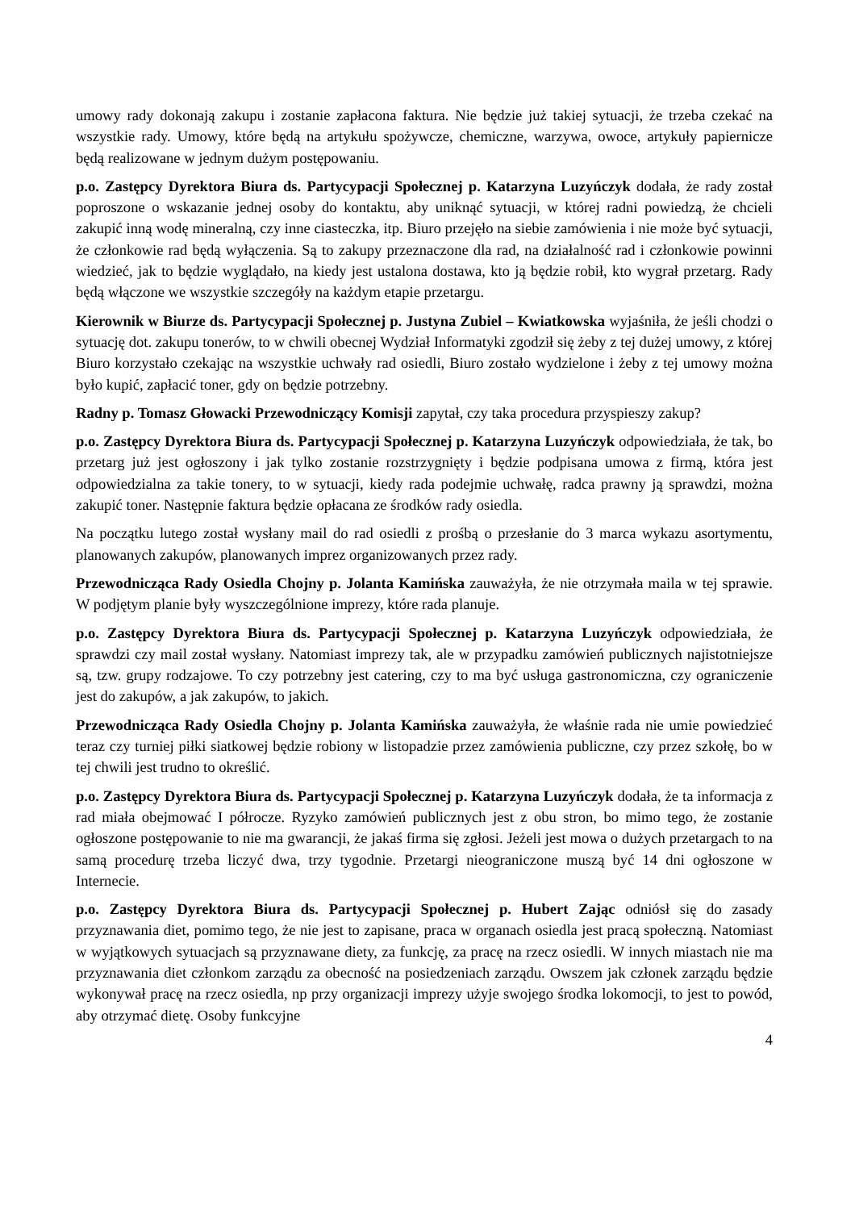umowy rady dokonają zakupu i zostanie zapłacona faktura. Nie będzie już takiej sytuacji, że trzeba czekać na wszystkie rady. Umowy, które będą na artykułu spożywcze, chemiczne, warzywa, owoce, artykuły papiernicze będą realizowane w jednym dużym postępowaniu.
p.o. Zastępcy Dyrektora Biura ds. Partycypacji Społecznej p. Katarzyna Luzyńczyk dodała, że rady został poproszone o wskazanie jednej osoby do kontaktu, aby uniknąć sytuacji, w której radni powiedzą, że chcieli zakupić inną wodę mineralną, czy inne ciasteczka, itp. Biuro przejęło na siebie zamówienia i nie może być sytuacji, że członkowie rad będą wyłączenia. Są to zakupy przeznaczone dla rad, na działalność rad i członkowie powinni wiedzieć, jak to będzie wyglądało, na kiedy jest ustalona dostawa, kto ją będzie robił, kto wygrał przetarg. Rady będą włączone we wszystkie szczegóły na każdym etapie przetargu.
Kierownik w Biurze ds. Partycypacji Społecznej p. Justyna Zubiel – Kwiatkowska wyjaśniła, że jeśli chodzi o sytuację dot. zakupu tonerów, to w chwili obecnej Wydział Informatyki zgodził się żeby z tej dużej umowy, z której Biuro korzystało czekając na wszystkie uchwały rad osiedli, Biuro zostało wydzielone i żeby z tej umowy można było kupić, zapłacić toner, gdy on będzie potrzebny.
Radny p. Tomasz Głowacki Przewodniczący Komisji zapytał, czy taka procedura przyspieszy zakup?
p.o. Zastępcy Dyrektora Biura ds. Partycypacji Społecznej p. Katarzyna Luzyńczyk odpowiedziała, że tak, bo przetarg już jest ogłoszony i jak tylko zostanie rozstrzygnięty i będzie podpisana umowa z firmą, która jest odpowiedzialna za takie tonery, to w sytuacji, kiedy rada podejmie uchwałę, radca prawny ją sprawdzi, można zakupić toner. Następnie faktura będzie opłacana ze środków rady osiedla.
Na początku lutego został wysłany mail do rad osiedli z prośbą o przesłanie do 3 marca wykazu asortymentu, planowanych zakupów, planowanych imprez organizowanych przez rady.
Przewodnicząca Rady Osiedla Chojny p. Jolanta Kamińska zauważyła, że nie otrzymała maila w tej sprawie. W podjętym planie były wyszczególnione imprezy, które rada planuje.
p.o. Zastępcy Dyrektora Biura ds. Partycypacji Społecznej p. Katarzyna Luzyńczyk odpowiedziała, że sprawdzi czy mail został wysłany. Natomiast imprezy tak, ale w przypadku zamówień publicznych najistotniejsze są, tzw. grupy rodzajowe. To czy potrzebny jest catering, czy to ma być usługa gastronomiczna, czy ograniczenie jest do zakupów, a jak zakupów, to jakich.
Przewodnicząca Rady Osiedla Chojny p. Jolanta Kamińska zauważyła, że właśnie rada nie umie powiedzieć teraz czy turniej piłki siatkowej będzie robiony w listopadzie przez zamówienia publiczne, czy przez szkołę, bo w tej chwili jest trudno to określić.
p.o. Zastępcy Dyrektora Biura ds. Partycypacji Społecznej p. Katarzyna Luzyńczyk dodała, że ta informacja z rad miała obejmować I półrocze. Ryzyko zamówień publicznych jest z obu stron, bo mimo tego, że zostanie ogłoszone postępowanie to nie ma gwarancji, że jakaś firma się zgłosi. Jeżeli jest mowa o dużych przetargach to na samą procedurę trzeba liczyć dwa, trzy tygodnie. Przetargi nieograniczone muszą być 14 dni ogłoszone w Internecie.
p.o. Zastępcy Dyrektora Biura ds. Partycypacji Społecznej p. Hubert Zając odniósł się do zasady przyznawania diet, pomimo tego, że nie jest to zapisane, praca w organach osiedla jest pracą społeczną. Natomiast w wyjątkowych sytuacjach są przyznawane diety, za funkcję, za pracę na rzecz osiedli. W innych miastach nie ma przyznawania diet członkom zarządu za obecność na posiedzeniach zarządu. Owszem jak członek zarządu będzie wykonywał pracę na rzecz osiedla, np przy organizacji imprezy użyje swojego środka lokomocji, to jest to powód, aby otrzymać dietę. Osoby funkcyjne
4